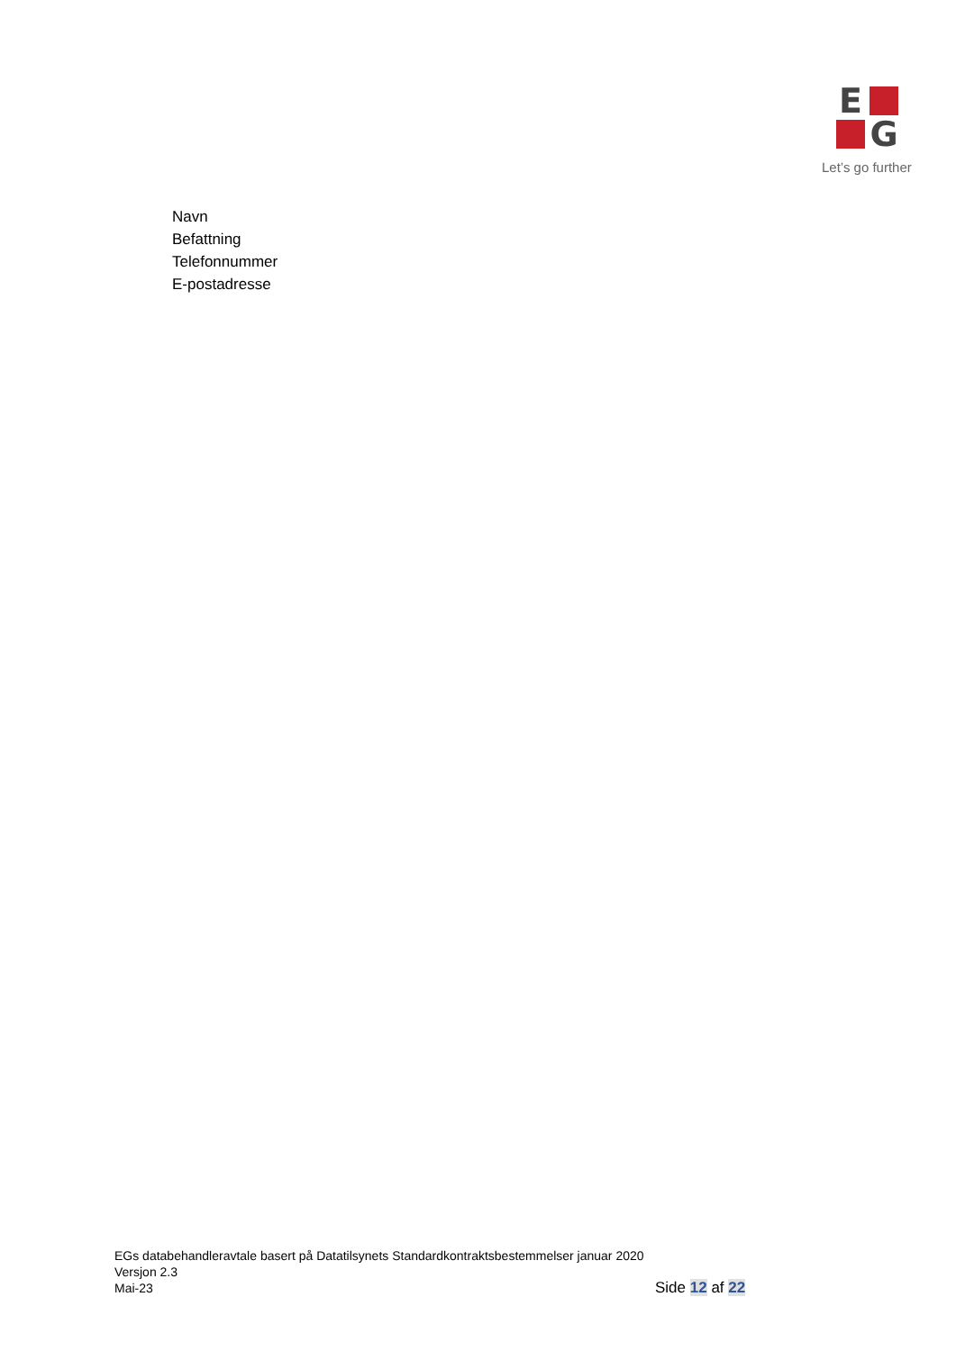E
G
Let’s go further
Navn
Befattning
Telefonnummer
E-postadresse
EGs databehandleravtale basert på Datatilsynets Standardkontraktsbestemmelser januar 2020
Versjon 2.3
Mai-23
Side 12 af 22